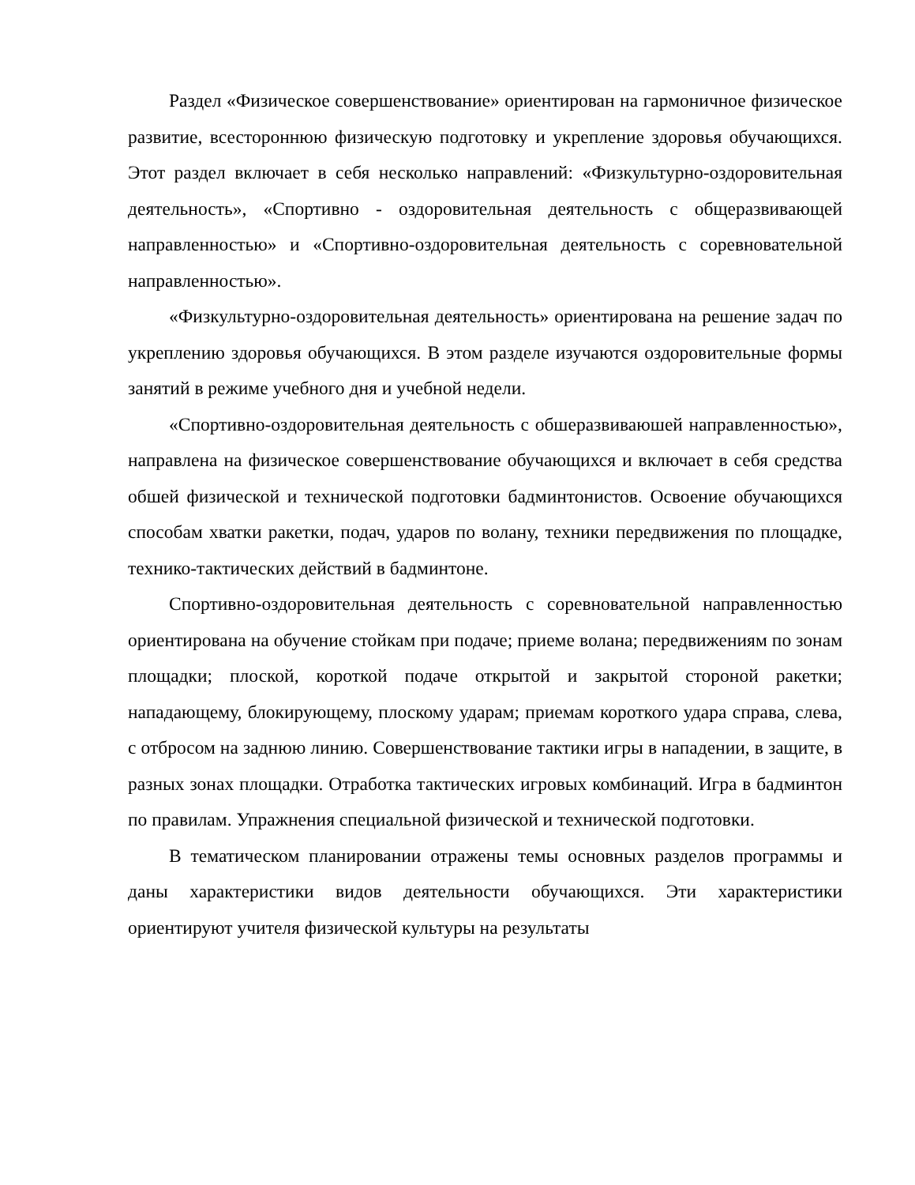Раздел «Физическое совершенствование» ориентирован на гармоничное физическое развитие, всестороннюю физическую подготовку и укрепление здоровья обучающихся. Этот раздел включает в себя несколько направлений: «Физкультурно-оздоровительная деятельность», «Спортивно - оздоровительная деятельность с общеразвивающей направленностью» и «Спортивно-оздоровительная деятельность с соревновательной направленностью».
«Физкультурно-оздоровительная деятельность» ориентирована на решение задач по укреплению здоровья обучающихся. В этом разделе изучаются оздоровительные формы занятий в режиме учебного дня и учебной недели.
«Спортивно-оздоровительная деятельность с обшеразвиваюшей направленностью», направлена на физическое совершенствование обучающихся и включает в себя средства обшей физической и технической подготовки бадминтонистов. Освоение обучающихся способам хватки ракетки, подач, ударов по волану, техники передвижения по площадке, технико-тактических действий в бадминтоне.
Спортивно-оздоровительная деятельность с соревновательной направленностью ориентирована на обучение стойкам при подаче; приеме волана; передвижениям по зонам площадки; плоской, короткой подаче открытой и закрытой стороной ракетки; нападающему, блокирующему, плоскому ударам; приемам короткого удара справа, слева, с отбросом на заднюю линию. Совершенствование тактики игры в нападении, в защите, в разных зонах площадки. Отработка тактических игровых комбинаций. Игра в бадминтон по правилам. Упражнения специальной физической и технической подготовки.
В тематическом планировании отражены темы основных разделов программы и даны характеристики видов деятельности обучающихся. Эти характеристики ориентируют учителя физической культуры на результаты